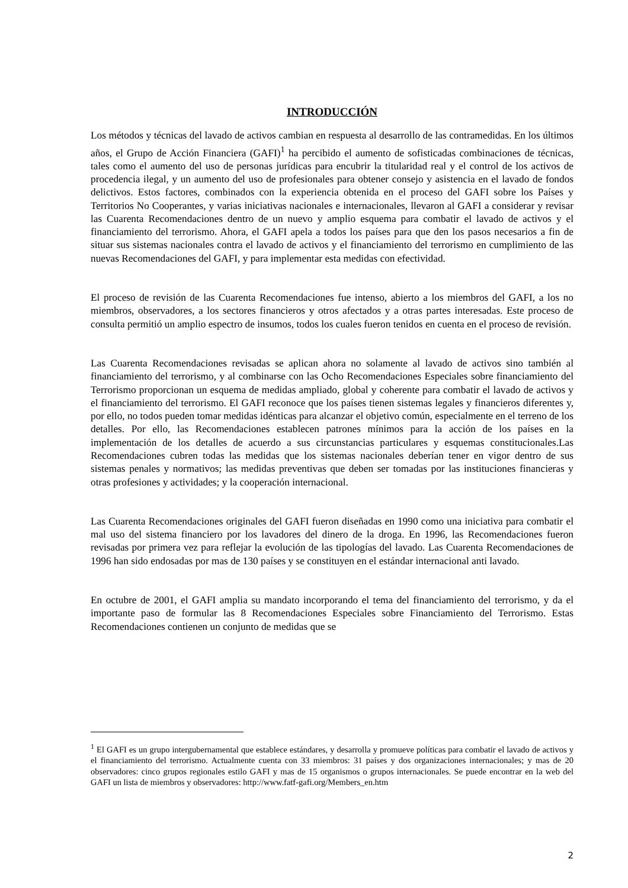INTRODUCCIÓN
Los métodos y técnicas del lavado de activos cambian en respuesta al desarrollo de las contramedidas. En los últimos años, el Grupo de Acción Financiera (GAFI)<sup>1</sup> ha percibido el aumento de sofisticadas combinaciones de técnicas, tales como el aumento del uso de personas jurídicas para encubrir la titularidad real y el control de los activos de procedencia ilegal, y un aumento del uso de profesionales para obtener consejo y asistencia en el lavado de fondos delictivos. Estos factores, combinados con la experiencia obtenida en el proceso del GAFI sobre los Países y Territorios No Cooperantes, y varias iniciativas nacionales e internacionales, llevaron al GAFI a considerar y revisar las Cuarenta Recomendaciones dentro de un nuevo y amplio esquema para combatir el lavado de activos y el financiamiento del terrorismo. Ahora, el GAFI apela a todos los países para que den los pasos necesarios a fin de situar sus sistemas nacionales contra el lavado de activos y el financiamiento del terrorismo en cumplimiento de las nuevas Recomendaciones del GAFI, y para implementar esta medidas con efectividad.
El proceso de revisión de las Cuarenta Recomendaciones fue intenso, abierto a los miembros del GAFI, a los no miembros, observadores, a los sectores financieros y otros afectados y a otras partes interesadas. Este proceso de consulta permitió un amplio espectro de insumos, todos los cuales fueron tenidos en cuenta en el proceso de revisión.
Las Cuarenta Recomendaciones revisadas se aplican ahora no solamente al lavado de activos sino también al financiamiento del terrorismo, y al combinarse con las Ocho Recomendaciones Especiales sobre financiamiento del Terrorismo proporcionan un esquema de medidas ampliado, global y coherente para combatir el lavado de activos y el financiamiento del terrorismo. El GAFI reconoce que los países tienen sistemas legales y financieros diferentes y, por ello, no todos pueden tomar medidas idénticas para alcanzar el objetivo común, especialmente en el terreno de los detalles. Por ello, las Recomendaciones establecen patrones mínimos para la acción de los países en la implementación de los detalles de acuerdo a sus circunstancias particulares y esquemas constitucionales.Las Recomendaciones cubren todas las medidas que los sistemas nacionales deberían tener en vigor dentro de sus sistemas penales y normativos; las medidas preventivas que deben ser tomadas por las instituciones financieras y otras profesiones y actividades; y la cooperación internacional.
Las Cuarenta Recomendaciones originales del GAFI fueron diseñadas en 1990 como una iniciativa para combatir el mal uso del sistema financiero por los lavadores del dinero de la droga. En 1996, las Recomendaciones fueron revisadas por primera vez para reflejar la evolución de las tipologías del lavado. Las Cuarenta Recomendaciones de 1996 han sido endosadas por mas de 130 países y se constituyen en el estándar internacional anti lavado.
En octubre de 2001, el GAFI amplia su mandato incorporando el tema del financiamiento del terrorismo, y da el importante paso de formular las 8 Recomendaciones Especiales sobre Financiamiento del Terrorismo. Estas Recomendaciones contienen un conjunto de medidas que se
<sup>1</sup> El GAFI es un grupo intergubernamental que establece estándares, y desarrolla y promueve políticas para combatir el lavado de activos y el financiamiento del terrorismo. Actualmente cuenta con 33 miembros: 31 países y dos organizaciones internacionales; y mas de 20 observadores: cinco grupos regionales estilo GAFI y mas de 15 organismos o grupos internacionales. Se puede encontrar en la web del GAFI un lista de miembros y observadores: http://www.fatf-gafi.org/Members_en.htm
2